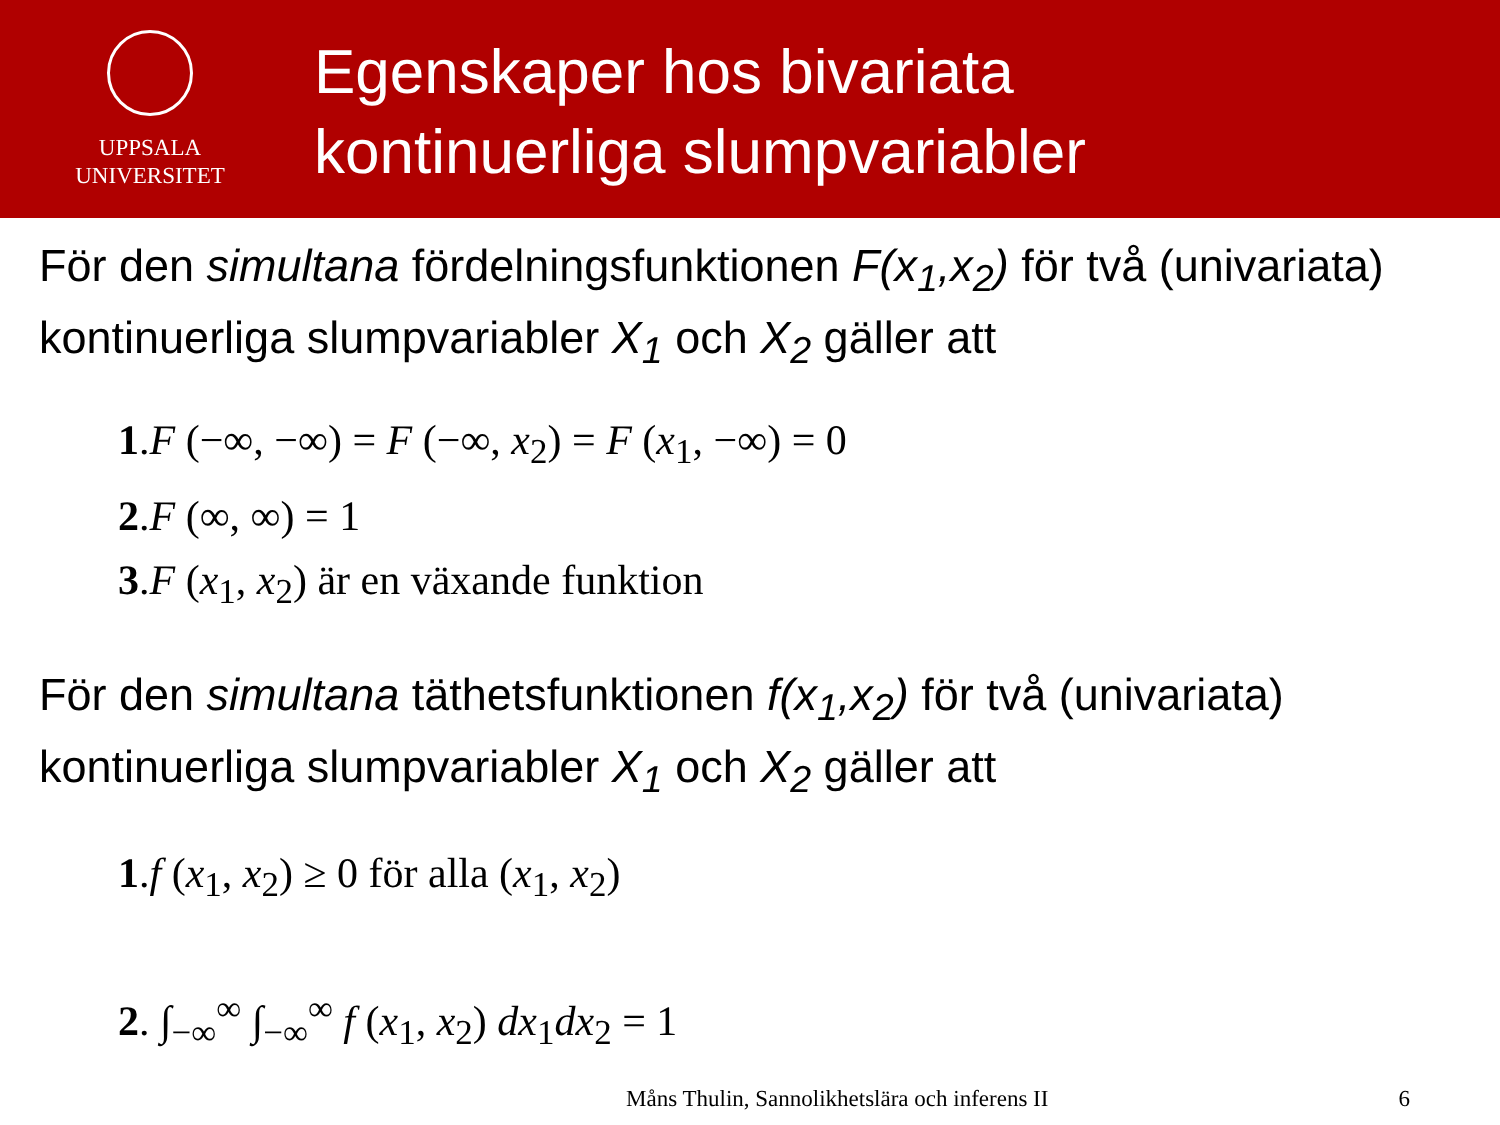UPPSALA
UNIVERSITET
Egenskaper hos bivariata
kontinuerliga slumpvariabler
För den simultana fördelningsfunktionen F(x<sub>1</sub>,x<sub>2</sub>) för två (univariata) kontinuerliga slumpvariabler X<sub>1</sub> och X<sub>2</sub> gäller att
1.F (−∞, −∞) = F (−∞, x<sub>2</sub>) = F (x<sub>1</sub>, −∞) = 0
2.F (∞, ∞) = 1
3.F (x<sub>1</sub>, x<sub>2</sub>) är en växande funktion
För den simultana täthetsfunktionen f(x<sub>1</sub>,x<sub>2</sub>) för två (univariata) kontinuerliga slumpvariabler X<sub>1</sub> och X<sub>2</sub> gäller att
1.f (x<sub>1</sub>, x<sub>2</sub>) ≥ 0 för alla (x<sub>1</sub>, x<sub>2</sub>)
2. ∫<sub>−∞</sub><sup>∞</sup> ∫<sub>−∞</sub><sup>∞</sup> f (x<sub>1</sub>, x<sub>2</sub>) dx<sub>1</sub>dx<sub>2</sub> = 1
Måns Thulin, Sannolikhetslära och inferens II 6